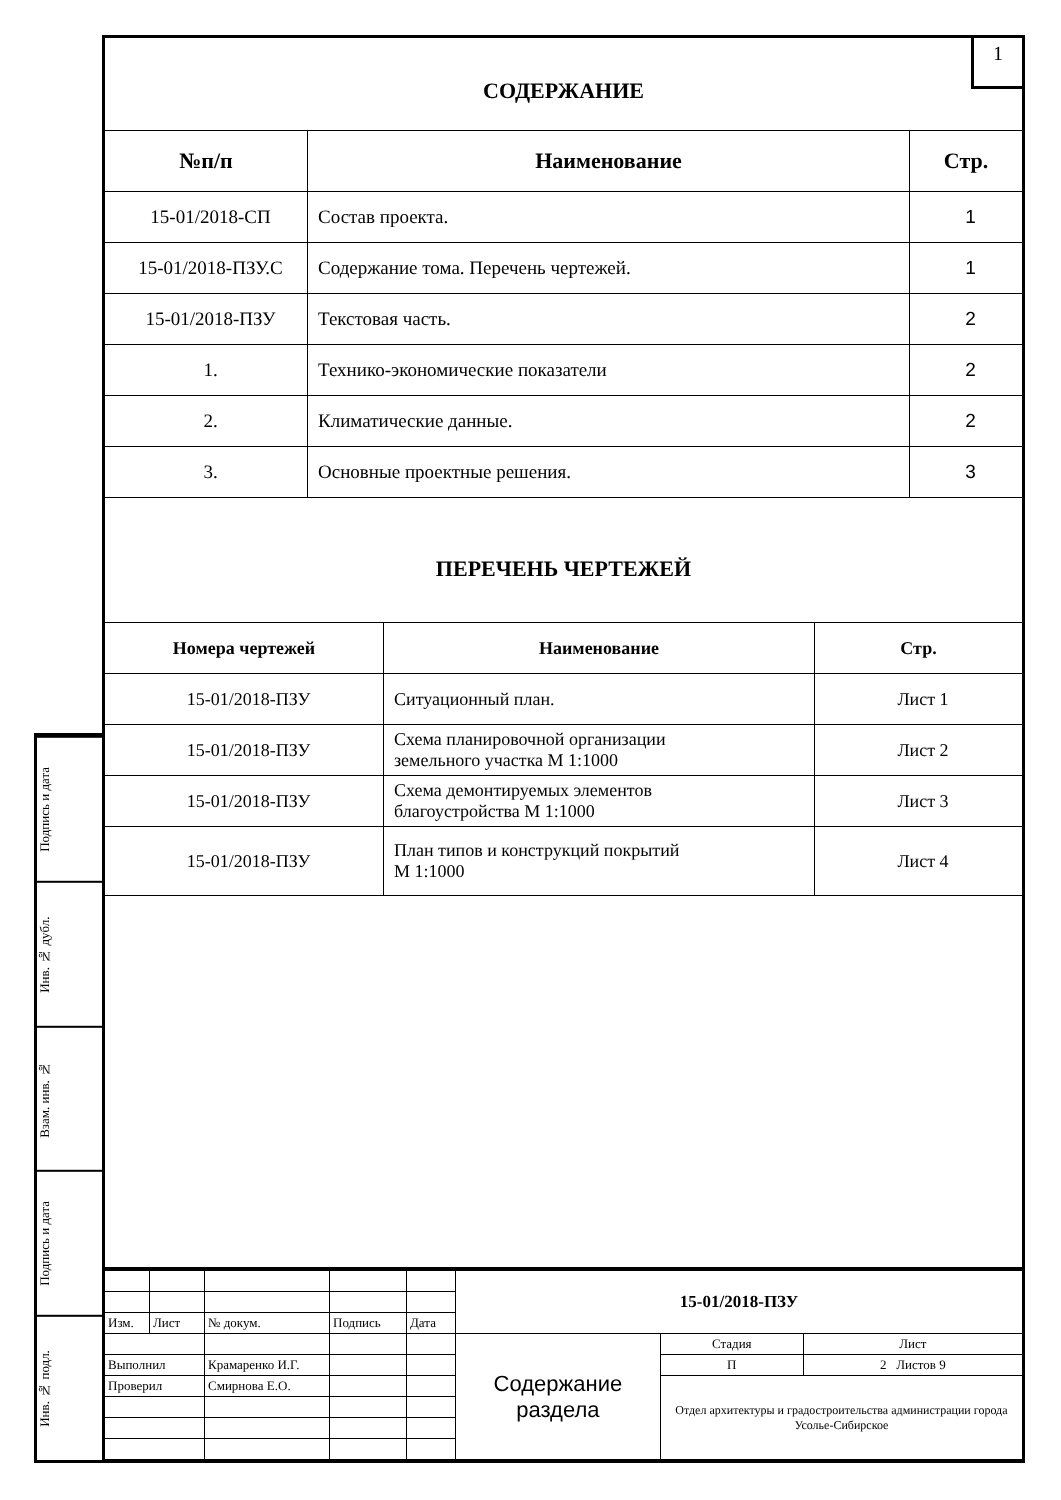Подпись и дата
Инв. № дубл.
Взам. инв. №
Подпись и дата
Инв. № подл.
1
СОДЕРЖАНИЕ
| №п/п | Наименование | Стр. |
| --- | --- | --- |
| 15-01/2018-СП | Состав проекта. | 1 |
| 15-01/2018-ПЗУ.С | Содержание тома. Перечень чертежей. | 1 |
| 15-01/2018-ПЗУ | Текстовая часть. | 2 |
| 1. | Технико-экономические показатели | 2 |
| 2. | Климатические данные. | 2 |
| 3. | Основные проектные решения. | 3 |
ПЕРЕЧЕНЬ ЧЕРТЕЖЕЙ
| Номера чертежей | Наименование | Стр. |
| --- | --- | --- |
| 15-01/2018-ПЗУ | Ситуационный план. | Лист 1 |
| 15-01/2018-ПЗУ | Схема планировочной организации земельного участка М 1:1000 | Лист 2 |
| 15-01/2018-ПЗУ | Схема демонтируемых элементов благоустройства М 1:1000 | Лист 3 |
| 15-01/2018-ПЗУ | План типов и конструкций покрытий М 1:1000 | Лист 4 |
| | | | | | 15-01/2018-ПЗУ | | |
| Изм. | Лист | № докум. | Подпись | Дата | | | |
| | | | | | Содержание раздела | Стадия | Лист |
| Выполнил | | Крамаренко И.Г. | | | | П | 2 Листов 9 |
| Проверил | | Смирнова Е.О. | | | | Отдел архитектуры и градостроительства администрации города Усолье-Сибирское | |